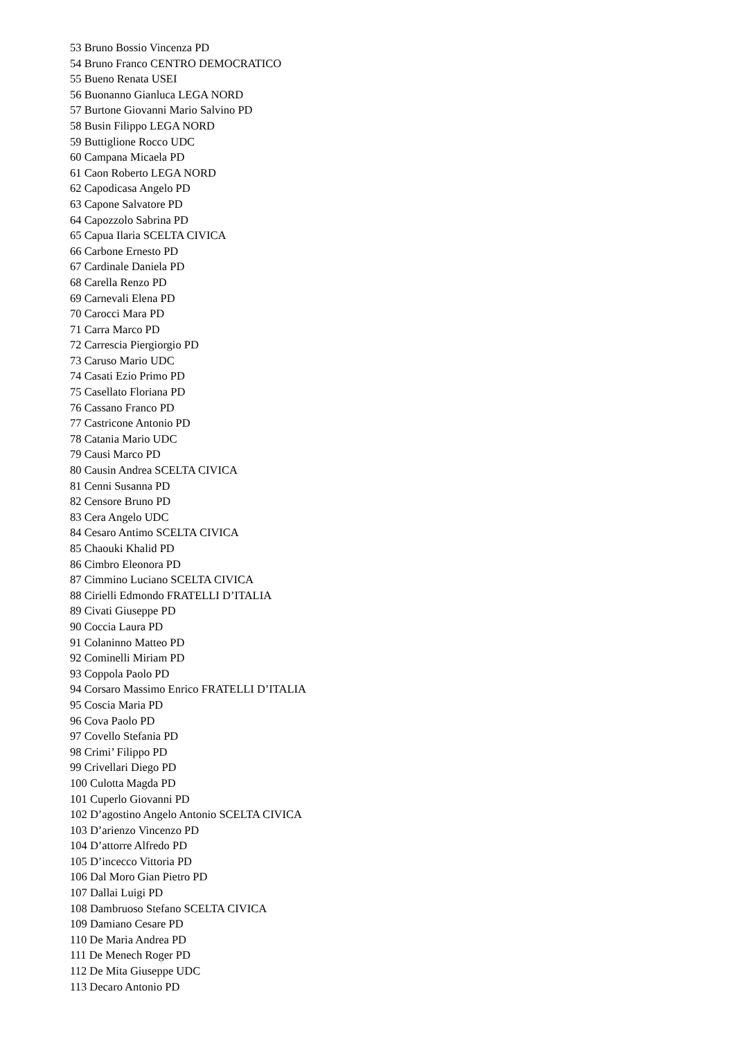53 Bruno Bossio Vincenza PD
54 Bruno Franco CENTRO DEMOCRATICO
55 Bueno Renata USEI
56 Buonanno Gianluca LEGA NORD
57 Burtone Giovanni Mario Salvino PD
58 Busin Filippo LEGA NORD
59 Buttiglione Rocco UDC
60 Campana Micaela PD
61 Caon Roberto LEGA NORD
62 Capodicasa Angelo PD
63 Capone Salvatore PD
64 Capozzolo Sabrina PD
65 Capua Ilaria SCELTA CIVICA
66 Carbone Ernesto PD
67 Cardinale Daniela PD
68 Carella Renzo PD
69 Carnevali Elena PD
70 Carocci Mara PD
71 Carra Marco PD
72 Carrescia Piergiorgio PD
73 Caruso Mario UDC
74 Casati Ezio Primo PD
75 Casellato Floriana PD
76 Cassano Franco PD
77 Castricone Antonio PD
78 Catania Mario UDC
79 Causi Marco PD
80 Causin Andrea SCELTA CIVICA
81 Cenni Susanna PD
82 Censore Bruno PD
83 Cera Angelo UDC
84 Cesaro Antimo SCELTA CIVICA
85 Chaouki Khalid PD
86 Cimbro Eleonora PD
87 Cimmino Luciano SCELTA CIVICA
88 Cirielli Edmondo FRATELLI D’ITALIA
89 Civati Giuseppe PD
90 Coccia Laura PD
91 Colaninno Matteo PD
92 Cominelli Miriam PD
93 Coppola Paolo PD
94 Corsaro Massimo Enrico FRATELLI D’ITALIA
95 Coscia Maria PD
96 Cova Paolo PD
97 Covello Stefania PD
98 Crimi’ Filippo PD
99 Crivellari Diego PD
100 Culotta Magda PD
101 Cuperlo Giovanni PD
102 D’agostino Angelo Antonio SCELTA CIVICA
103 D’arienzo Vincenzo PD
104 D’attorre Alfredo PD
105 D’incecco Vittoria PD
106 Dal Moro Gian Pietro PD
107 Dallai Luigi PD
108 Dambruoso Stefano SCELTA CIVICA
109 Damiano Cesare PD
110 De Maria Andrea PD
111 De Menech Roger PD
112 De Mita Giuseppe UDC
113 Decaro Antonio PD